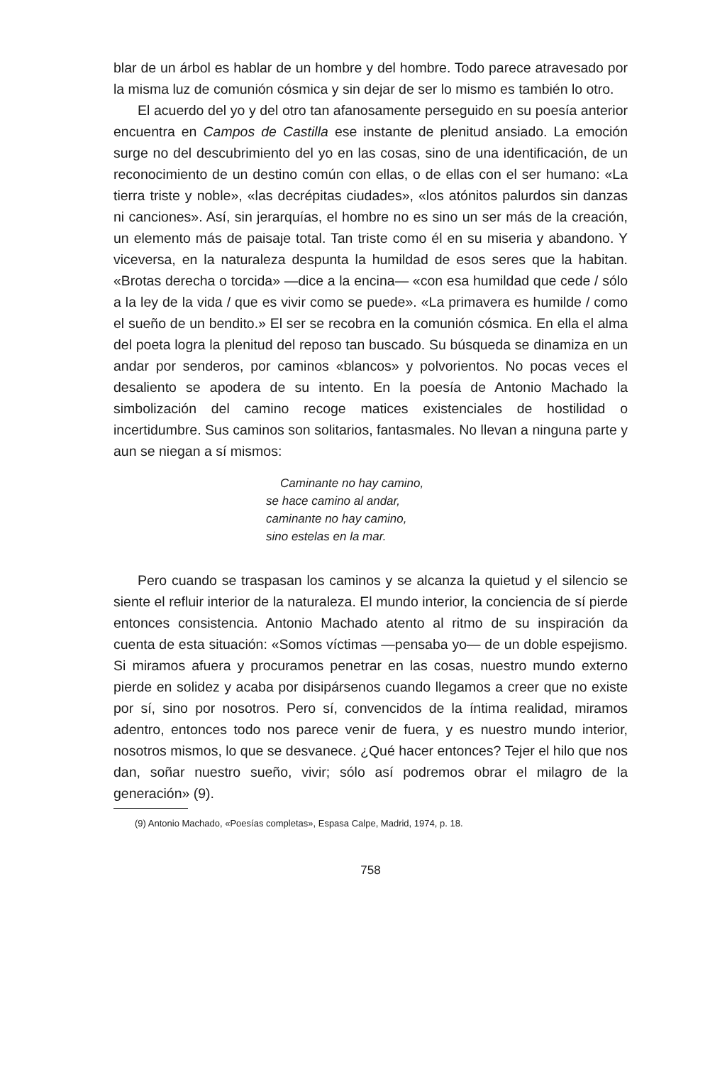blar de un árbol es hablar de un hombre y del hombre. Todo parece atravesado por la misma luz de comunión cósmica y sin dejar de ser lo mismo es también lo otro.
El acuerdo del yo y del otro tan afanosamente perseguido en su poesía anterior encuentra en Campos de Castilla ese instante de plenitud ansiado. La emoción surge no del descubrimiento del yo en las cosas, sino de una identificación, de un reconocimiento de un destino común con ellas, o de ellas con el ser humano: «La tierra triste y noble», «las decrépitas ciudades», «los atónitos palurdos sin danzas ni canciones». Así, sin jerarquías, el hombre no es sino un ser más de la creación, un elemento más de paisaje total. Tan triste como él en su miseria y abandono. Y viceversa, en la naturaleza despunta la humildad de esos seres que la habitan. «Brotas derecha o torcida» —dice a la encina— «con esa humildad que cede / sólo a la ley de la vida / que es vivir como se puede». «La primavera es humilde / como el sueño de un bendito.» El ser se recobra en la comunión cósmica. En ella el alma del poeta logra la plenitud del reposo tan buscado. Su búsqueda se dinamiza en un andar por senderos, por caminos «blancos» y polvorientos. No pocas veces el desaliento se apodera de su intento. En la poesía de Antonio Machado la simbolización del camino recoge matices existenciales de hostilidad o incertidumbre. Sus caminos son solitarios, fantasmales. No llevan a ninguna parte y aun se niegan a sí mismos:
Caminante no hay camino,
se hace camino al andar,
caminante no hay camino,
sino estelas en la mar.
Pero cuando se traspasan los caminos y se alcanza la quietud y el silencio se siente el refluir interior de la naturaleza. El mundo interior, la conciencia de sí pierde entonces consistencia. Antonio Machado atento al ritmo de su inspiración da cuenta de esta situación: «Somos víctimas —pensaba yo— de un doble espejismo. Si miramos afuera y procuramos penetrar en las cosas, nuestro mundo externo pierde en solidez y acaba por disipársenos cuando llegamos a creer que no existe por sí, sino por nosotros. Pero sí, convencidos de la íntima realidad, miramos adentro, entonces todo nos parece venir de fuera, y es nuestro mundo interior, nosotros mismos, lo que se desvanece. ¿Qué hacer entonces? Tejer el hilo que nos dan, soñar nuestro sueño, vivir; sólo así podremos obrar el milagro de la generación» (9).
(9) Antonio Machado, «Poesías completas», Espasa Calpe, Madrid, 1974, p. 18.
758